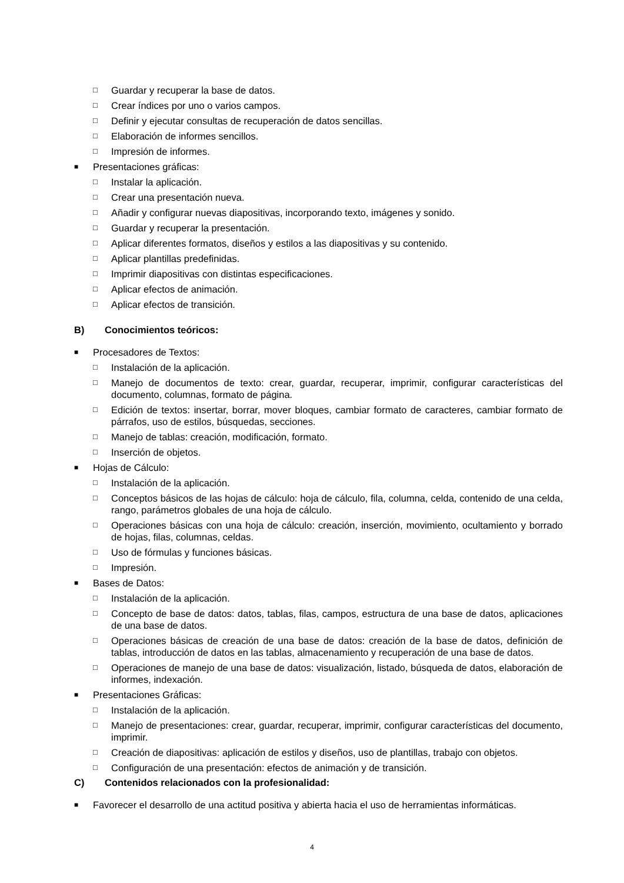□ Guardar y recuperar la base de datos.
□ Crear índices por uno o varios campos.
□ Definir y ejecutar consultas de recuperación de datos sencillas.
□ Elaboración de informes sencillos.
□ Impresión de informes.
■ Presentaciones gráficas:
□ Instalar la aplicación.
□ Crear una presentación nueva.
□ Añadir y configurar nuevas diapositivas, incorporando texto, imágenes y sonido.
□ Guardar y recuperar la presentación.
□ Aplicar diferentes formatos, diseños y estilos a las diapositivas y su contenido.
□ Aplicar plantillas predefinidas.
□ Imprimir diapositivas con distintas especificaciones.
□ Aplicar efectos de animación.
□ Aplicar efectos de transición.
B) Conocimientos teóricos:
■ Procesadores de Textos:
□ Instalación de la aplicación.
□ Manejo de documentos de texto: crear, guardar, recuperar, imprimir, configurar características del documento, columnas, formato de página.
□ Edición de textos: insertar, borrar, mover bloques, cambiar formato de caracteres, cambiar formato de párrafos, uso de estilos, búsquedas, secciones.
□ Manejo de tablas: creación, modificación, formato.
□ Inserción de objetos.
■ Hojas de Cálculo:
□ Instalación de la aplicación.
□ Conceptos básicos de las hojas de cálculo: hoja de cálculo, fila, columna, celda, contenido de una celda, rango, parámetros globales de una hoja de cálculo.
□ Operaciones básicas con una hoja de cálculo: creación, inserción, movimiento, ocultamiento y borrado de hojas, filas, columnas, celdas.
□ Uso de fórmulas y funciones básicas.
□ Impresión.
■ Bases de Datos:
□ Instalación de la aplicación.
□ Concepto de base de datos: datos, tablas, filas, campos, estructura de una base de datos, aplicaciones de una base de datos.
□ Operaciones básicas de creación de una base de datos: creación de la base de datos, definición de tablas, introducción de datos en las tablas, almacenamiento y recuperación de una base de datos.
□ Operaciones de manejo de una base de datos: visualización, listado, búsqueda de datos, elaboración de informes, indexación.
■ Presentaciones Gráficas:
□ Instalación de la aplicación.
□ Manejo de presentaciones: crear, guardar, recuperar, imprimir, configurar características del documento, imprimir.
□ Creación de diapositivas: aplicación de estilos y diseños, uso de plantillas, trabajo con objetos.
□ Configuración de una presentación: efectos de animación y de transición.
C) Contenidos relacionados con la profesionalidad:
■ Favorecer el desarrollo de una actitud positiva y abierta hacia el uso de herramientas informáticas.
4